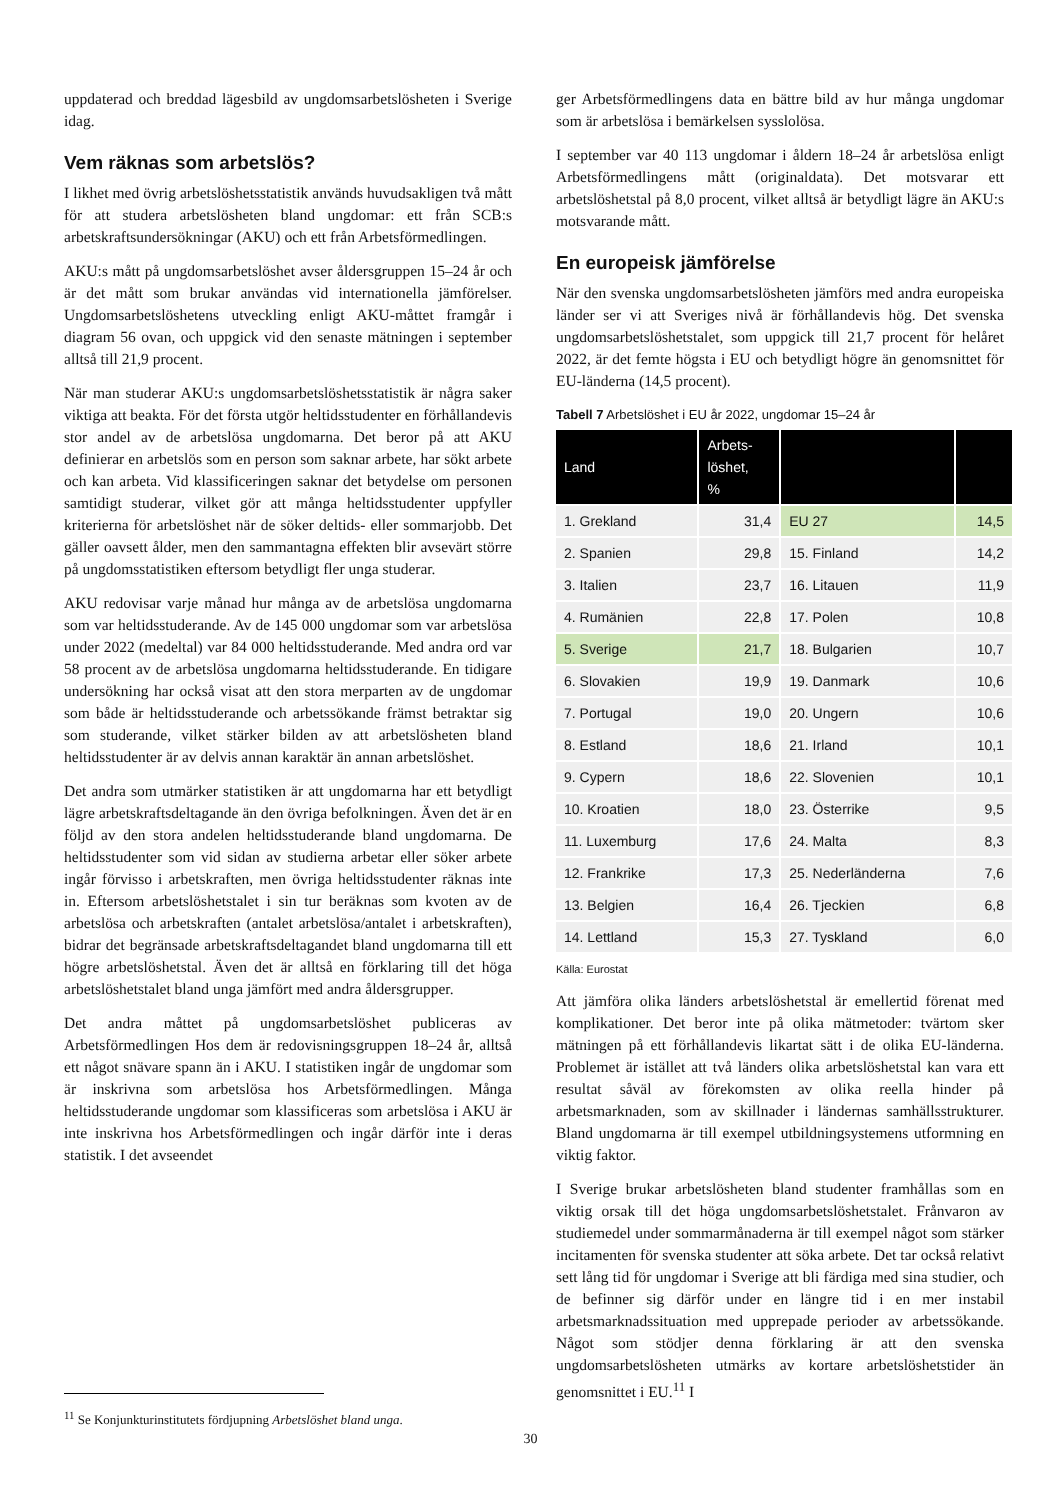uppdaterad och breddad lägesbild av ungdomsarbetslösheten i Sverige idag.
Vem räknas som arbetslös?
I likhet med övrig arbetslöshetsstatistik används huvudsakligen två mått för att studera arbetslösheten bland ungdomar: ett från SCB:s arbetskraftsundersökningar (AKU) och ett från Arbetsförmedlingen.
AKU:s mått på ungdomsarbetslöshet avser åldersgruppen 15–24 år och är det mått som brukar användas vid internationella jämförelser. Ungdomsarbetslöshetens utveckling enligt AKU-måttet framgår i diagram 56 ovan, och uppgick vid den senaste mätningen i september alltså till 21,9 procent.
När man studerar AKU:s ungdomsarbetslöshetsstatistik är några saker viktiga att beakta. För det första utgör heltidsstudenter en förhållandevis stor andel av de arbetslösa ungdomarna. Det beror på att AKU definierar en arbetslös som en person som saknar arbete, har sökt arbete och kan arbeta. Vid klassificeringen saknar det betydelse om personen samtidigt studerar, vilket gör att många heltidsstudenter uppfyller kriterierna för arbetslöshet när de söker deltids- eller sommarjobb. Det gäller oavsett ålder, men den sammantagna effekten blir avsevärt större på ungdomsstatistiken eftersom betydligt fler unga studerar.
AKU redovisar varje månad hur många av de arbetslösa ungdomarna som var heltidsstuderande. Av de 145 000 ungdomar som var arbetslösa under 2022 (medeltal) var 84 000 heltidsstuderande. Med andra ord var 58 procent av de arbetslösa ungdomarna heltidsstuderande. En tidigare undersökning har också visat att den stora merparten av de ungdomar som både är heltidsstuderande och arbetssökande främst betraktar sig som studerande, vilket stärker bilden av att arbetslösheten bland heltidsstudenter är av delvis annan karaktär än annan arbetslöshet.
Det andra som utmärker statistiken är att ungdomarna har ett betydligt lägre arbetskraftsdeltagande än den övriga befolkningen. Även det är en följd av den stora andelen heltidsstuderande bland ungdomarna. De heltidsstudenter som vid sidan av studierna arbetar eller söker arbete ingår förvisso i arbetskraften, men övriga heltidsstudenter räknas inte in. Eftersom arbetslöshetstalet i sin tur beräknas som kvoten av de arbetslösa och arbetskraften (antalet arbetslösa/antalet i arbetskraften), bidrar det begränsade arbetskraftsdeltagandet bland ungdomarna till ett högre arbetslöshetstal. Även det är alltså en förklaring till det höga arbetslöshetstalet bland unga jämfört med andra åldersgrupper.
Det andra måttet på ungdomsarbetslöshet publiceras av Arbetsförmedlingen Hos dem är redovisningsgruppen 18–24 år, alltså ett något snävare spann än i AKU. I statistiken ingår de ungdomar som är inskrivna som arbetslösa hos Arbetsförmedlingen. Många heltidsstuderande ungdomar som klassificeras som arbetslösa i AKU är inte inskrivna hos Arbetsförmedlingen och ingår därför inte i deras statistik. I det avseendet
ger Arbetsförmedlingens data en bättre bild av hur många ungdomar som är arbetslösa i bemärkelsen sysslolösa.
I september var 40 113 ungdomar i åldern 18–24 år arbetslösa enligt Arbetsförmedlingens mått (originaldata). Det motsvarar ett arbetslöshetstal på 8,0 procent, vilket alltså är betydligt lägre än AKU:s motsvarande mått.
En europeisk jämförelse
När den svenska ungdomsarbetslösheten jämförs med andra europeiska länder ser vi att Sveriges nivå är förhållandevis hög. Det svenska ungdomsarbetslöshetstalet, som uppgick till 21,7 procent för helåret 2022, är det femte högsta i EU och betydligt högre än genomsnittet för EU-länderna (14,5 procent).
Tabell 7 Arbetslöshet i EU år 2022, ungdomar 15–24 år
| Land | Arbets- löshet, % | | |
| --- | --- | --- | --- |
| 1. Grekland | 31,4 | EU 27 | 14,5 |
| 2. Spanien | 29,8 | 15. Finland | 14,2 |
| 3. Italien | 23,7 | 16. Litauen | 11,9 |
| 4. Rumänien | 22,8 | 17. Polen | 10,8 |
| 5. Sverige | 21,7 | 18. Bulgarien | 10,7 |
| 6. Slovakien | 19,9 | 19. Danmark | 10,6 |
| 7. Portugal | 19,0 | 20. Ungern | 10,6 |
| 8. Estland | 18,6 | 21. Irland | 10,1 |
| 9. Cypern | 18,6 | 22. Slovenien | 10,1 |
| 10. Kroatien | 18,0 | 23. Österrike | 9,5 |
| 11. Luxemburg | 17,6 | 24. Malta | 8,3 |
| 12. Frankrike | 17,3 | 25. Nederländerna | 7,6 |
| 13. Belgien | 16,4 | 26. Tjeckien | 6,8 |
| 14. Lettland | 15,3 | 27. Tyskland | 6,0 |
Källa: Eurostat
Att jämföra olika länders arbetslöshetstal är emellertid förenat med komplikationer. Det beror inte på olika mätmetoder: tvärtom sker mätningen på ett förhållandevis likartat sätt i de olika EU-länderna. Problemet är istället att två länders olika arbetslöshetstal kan vara ett resultat såväl av förekomsten av olika reella hinder på arbetsmarknaden, som av skillnader i ländernas samhällsstrukturer. Bland ungdomarna är till exempel utbildningsystemens utformning en viktig faktor.
I Sverige brukar arbetslösheten bland studenter framhållas som en viktig orsak till det höga ungdomsarbetslöshetstalet. Frånvaron av studiemedel under sommarmånaderna är till exempel något som stärker incitamenten för svenska studenter att söka arbete. Det tar också relativt sett lång tid för ungdomar i Sverige att bli färdiga med sina studier, och de befinner sig därför under en längre tid i en mer instabil arbetsmarknadssituation med upprepade perioder av arbetssökande. Något som stödjer denna förklaring är att den svenska ungdomsarbetslösheten utmärks av kortare arbetslöshetstider än genomsnittet i EU.<sup>11</sup> I
<sup>11</sup> Se Konjunkturinstitutets fördjupning Arbetslöshet bland unga.
30